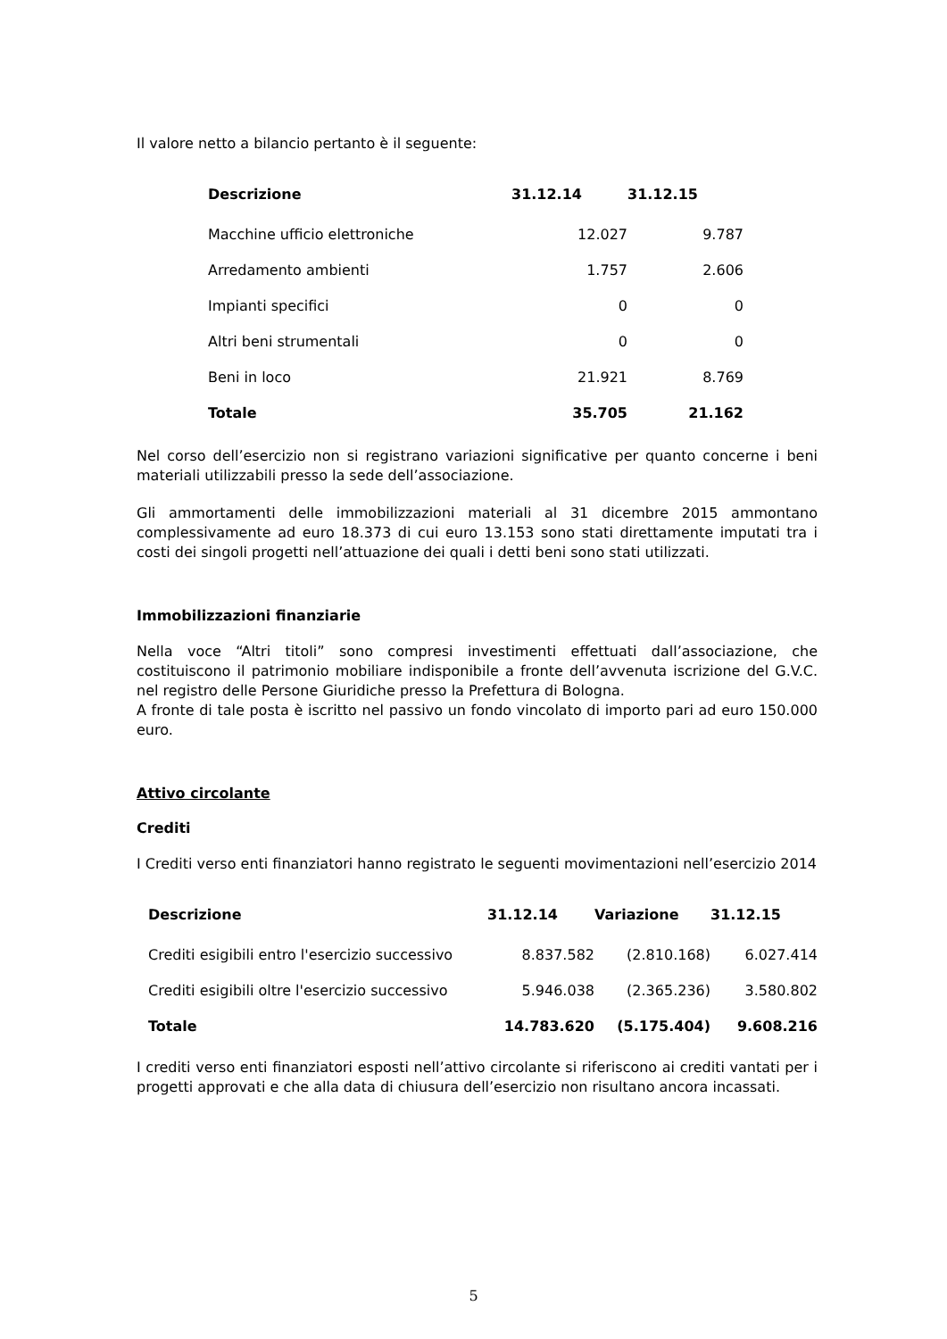Il valore netto a bilancio pertanto è il seguente:
| Descrizione | 31.12.14 | 31.12.15 |
| --- | --- | --- |
| Macchine ufficio elettroniche | 12.027 | 9.787 |
| Arredamento ambienti | 1.757 | 2.606 |
| Impianti specifici | 0 | 0 |
| Altri beni strumentali | 0 | 0 |
| Beni in loco | 21.921 | 8.769 |
| Totale | 35.705 | 21.162 |
Nel corso dell’esercizio non si registrano variazioni significative per quanto concerne i beni materiali utilizzabili presso la sede dell’associazione.
Gli ammortamenti delle immobilizzazioni materiali al 31 dicembre 2015 ammontano complessivamente ad euro 18.373 di cui euro 13.153 sono stati direttamente imputati tra i costi dei singoli progetti nell’attuazione dei quali i detti beni sono stati utilizzati.
Immobilizzazioni finanziarie
Nella voce “Altri titoli” sono compresi investimenti effettuati dall’associazione, che costituiscono il patrimonio mobiliare indisponibile a fronte dell’avvenuta iscrizione del G.V.C. nel registro delle Persone Giuridiche presso la Prefettura di Bologna.
A fronte di tale posta è iscritto nel passivo un fondo vincolato di importo pari ad euro 150.000 euro.
Attivo circolante
Crediti
I Crediti verso enti finanziatori hanno registrato le seguenti movimentazioni nell’esercizio 2014
| Descrizione | 31.12.14 | Variazione | 31.12.15 |
| --- | --- | --- | --- |
| Crediti esigibili entro l'esercizio successivo | 8.837.582 | (2.810.168) | 6.027.414 |
| Crediti esigibili oltre l'esercizio successivo | 5.946.038 | (2.365.236) | 3.580.802 |
| Totale | 14.783.620 | (5.175.404) | 9.608.216 |
I crediti verso enti finanziatori esposti nell’attivo circolante si riferiscono ai crediti vantati per i progetti approvati e che alla data di chiusura dell’esercizio non risultano ancora incassati.
5